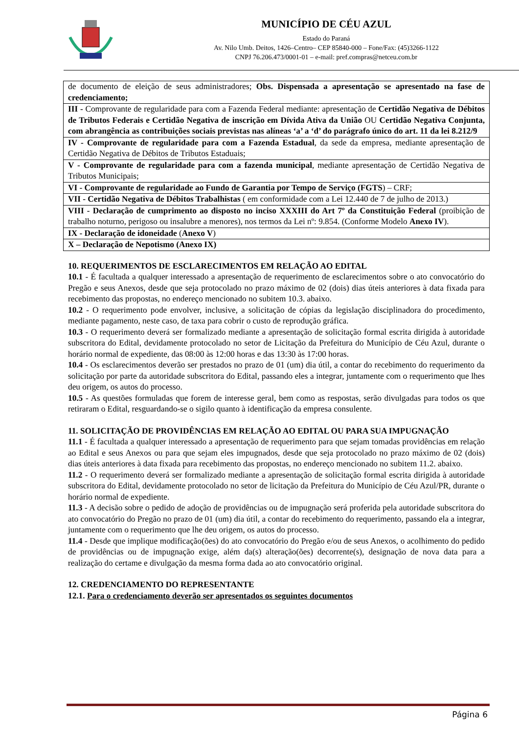MUNICÍPIO DE CÉU AZUL
Estado do Paraná
Av. Nilo Umb. Deitos, 1426–Centro– CEP 85840-000 – Fone/Fax: (45)3266-1122
CNPJ 76.206.473/0001-01 – e-mail: pref.compras@netceu.com.br
| de documento de eleição de seus administradores; Obs. Dispensada a apresentação se apresentado na fase de credenciamento; |
| III - Comprovante de regularidade para com a Fazenda Federal mediante: apresentação de Certidão Negativa de Débitos de Tributos Federais e Certidão Negativa de inscrição em Dívida Ativa da União OU Certidão Negativa Conjunta, com abrangência as contribuições sociais previstas nas alíneas ‘a’ a ‘d’ do parágrafo único do art. 11 da lei 8.212/9 |
| IV - Comprovante de regularidade para com a Fazenda Estadual , da sede da empresa, mediante apresentação de Certidão Negativa de Débitos de Tributos Estaduais; |
| V - Comprovante de regularidade para com a fazenda municipal , mediante apresentação de Certidão Negativa de Tributos Municipais; |
| VI - Comprovante de regularidade ao Fundo de Garantia por Tempo de Serviço (FGTS ) – CRF; |
| VII - Certidão Negativa de Débitos Trabalhistas ( em conformidade com a Lei 12.440 de 7 de julho de 2013.) |
| VIII - Declaração de cumprimento ao disposto no inciso XXXIII do Art 7º da Constituição Federal (proibição de trabalho noturno, perigoso ou insalubre a menores), nos termos da Lei nº: 9.854. (Conforme Modelo Anexo IV ). |
| IX - Declaração de idoneidade ( Anexo V ) |
| X – Declaração de Nepotismo (Anexo IX) |
10. REQUERIMENTOS DE ESCLARECIMENTOS EM RELAÇÃO AO EDITAL
10.1 - É facultada a qualquer interessado a apresentação de requerimento de esclarecimentos sobre o ato convocatório do Pregão e seus Anexos, desde que seja protocolado no prazo máximo de 02 (dois) dias úteis anteriores à data fixada para recebimento das propostas, no endereço mencionado no subitem 10.3. abaixo.
10.2 - O requerimento pode envolver, inclusive, a solicitação de cópias da legislação disciplinadora do procedimento, mediante pagamento, neste caso, de taxa para cobrir o custo de reprodução gráfica.
10.3 - O requerimento deverá ser formalizado mediante a apresentação de solicitação formal escrita dirigida à autoridade subscritora do Edital, devidamente protocolado no setor de Licitação da Prefeitura do Município de Céu Azul, durante o horário normal de expediente, das 08:00 às 12:00 horas e das 13:30 às 17:00 horas.
10.4 - Os esclarecimentos deverão ser prestados no prazo de 01 (um) dia útil, a contar do recebimento do requerimento da solicitação por parte da autoridade subscritora do Edital, passando eles a integrar, juntamente com o requerimento que lhes deu origem, os autos do processo.
10.5 - As questões formuladas que forem de interesse geral, bem como as respostas, serão divulgadas para todos os que retiraram o Edital, resguardando-se o sigilo quanto à identificação da empresa consulente.
11. SOLICITAÇÃO DE PROVIDÊNCIAS EM RELAÇÃO AO EDITAL OU PARA SUA IMPUGNAÇÃO
11.1 - É facultada a qualquer interessado a apresentação de requerimento para que sejam tomadas providências em relação ao Edital e seus Anexos ou para que sejam eles impugnados, desde que seja protocolado no prazo máximo de 02 (dois) dias úteis anteriores à data fixada para recebimento das propostas, no endereço mencionado no subitem 11.2. abaixo.
11.2 - O requerimento deverá ser formalizado mediante a apresentação de solicitação formal escrita dirigida à autoridade subscritora do Edital, devidamente protocolado no setor de licitação da Prefeitura do Município de Céu Azul/PR, durante o horário normal de expediente.
11.3 - A decisão sobre o pedido de adoção de providências ou de impugnação será proferida pela autoridade subscritora do ato convocatório do Pregão no prazo de 01 (um) dia útil, a contar do recebimento do requerimento, passando ela a integrar, juntamente com o requerimento que lhe deu origem, os autos do processo.
11.4 - Desde que implique modificação(ões) do ato convocatório do Pregão e/ou de seus Anexos, o acolhimento do pedido de providências ou de impugnação exige, além da(s) alteração(ões) decorrente(s), designação de nova data para a realização do certame e divulgação da mesma forma dada ao ato convocatório original.
12. CREDENCIAMENTO DO REPRESENTANTE
12.1. Para o credenciamento deverão ser apresentados os seguintes documentos
Página 6